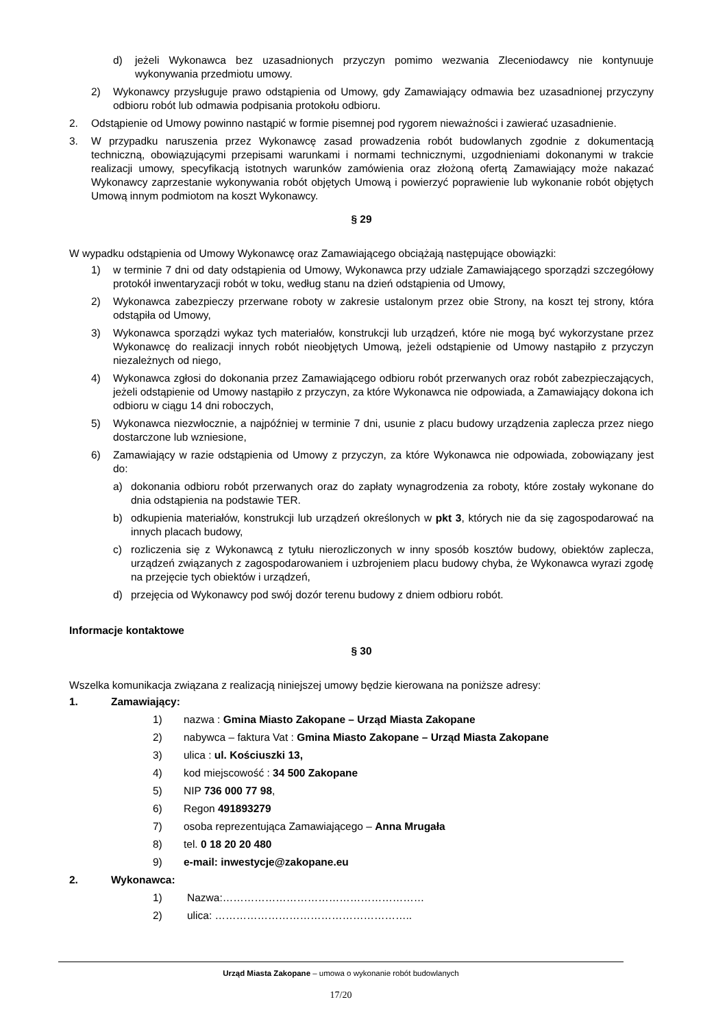d) jeżeli Wykonawca bez uzasadnionych przyczyn pomimo wezwania Zleceniodawcy nie kontynuuje wykonywania przedmiotu umowy.
2) Wykonawcy przysługuje prawo odstąpienia od Umowy, gdy Zamawiający odmawia bez uzasadnionej przyczyny odbioru robót lub odmawia podpisania protokołu odbioru.
2. Odstąpienie od Umowy powinno nastąpić w formie pisemnej pod rygorem nieważności i zawierać uzasadnienie.
3. W przypadku naruszenia przez Wykonawcę zasad prowadzenia robót budowlanych zgodnie z dokumentacją techniczną, obowiązującymi przepisami warunkami i normami technicznymi, uzgodnieniami dokonanymi w trakcie realizacji umowy, specyfikacją istotnych warunków zamówienia oraz złożoną ofertą Zamawiający może nakazać Wykonawcy zaprzestanie wykonywania robót objętych Umową i powierzyć poprawienie lub wykonanie robót objętych Umową innym podmiotom na koszt Wykonawcy.
§ 29
W wypadku odstąpienia od Umowy Wykonawcę oraz Zamawiającego obciążają następujące obowiązki:
1) w terminie 7 dni od daty odstąpienia od Umowy, Wykonawca przy udziale Zamawiającego sporządzi szczegółowy protokół inwentaryzacji robót w toku, według stanu na dzień odstąpienia od Umowy,
2) Wykonawca zabezpieczy przerwane roboty w zakresie ustalonym przez obie Strony, na koszt tej strony, która odstąpiła od Umowy,
3) Wykonawca sporządzi wykaz tych materiałów, konstrukcji lub urządzeń, które nie mogą być wykorzystane przez Wykonawcę do realizacji innych robót nieobjętych Umową, jeżeli odstąpienie od Umowy nastąpiło z przyczyn niezależnych od niego,
4) Wykonawca zgłosi do dokonania przez Zamawiającego odbioru robót przerwanych oraz robót zabezpieczających, jeżeli odstąpienie od Umowy nastąpiło z przyczyn, za które Wykonawca nie odpowiada, a Zamawiający dokona ich odbioru w ciągu 14 dni roboczych,
5) Wykonawca niezwłocznie, a najpóźniej w terminie 7 dni, usunie z placu budowy urządzenia zaplecza przez niego dostarczone lub wzniesione,
6) Zamawiający w razie odstąpienia od Umowy z przyczyn, za które Wykonawca nie odpowiada, zobowiązany jest do:
a) dokonania odbioru robót przerwanych oraz do zapłaty wynagrodzenia za roboty, które zostały wykonane do dnia odstąpienia na podstawie TER.
b) odkupienia materiałów, konstrukcji lub urządzeń określonych w pkt 3, których nie da się zagospodarować na innych placach budowy,
c) rozliczenia się z Wykonawcą z tytułu nierozliczonych w inny sposób kosztów budowy, obiektów zaplecza, urządzeń związanych z zagospodarowaniem i uzbrojeniem placu budowy chyba, że Wykonawca wyrazi zgodę na przejęcie tych obiektów i urządzeń,
d) przejęcia od Wykonawcy pod swój dozór terenu budowy z dniem odbioru robót.
Informacje kontaktowe
§ 30
Wszelka komunikacja związana z realizacją niniejszej umowy będzie kierowana na poniższe adresy:
1. Zamawiający:
1) nazwa : Gmina Miasto Zakopane – Urząd Miasta Zakopane
2) nabywca – faktura Vat : Gmina Miasto Zakopane – Urząd Miasta Zakopane
3) ulica : ul. Kościuszki 13,
4) kod miejscowość : 34 500 Zakopane
5) NIP 736 000 77 98,
6) Regon 491893279
7) osoba reprezentująca Zamawiającego – Anna Mrugała
8) tel. 0 18 20 20 480
9) e-mail: inwestycje@zakopane.eu
2. Wykonawca:
1) Nazwa:…………………………………………………
2) ulica: ………………………………………………..
Urząd Miasta Zakopane – umowa o wykonanie robót budowlanych
17/20